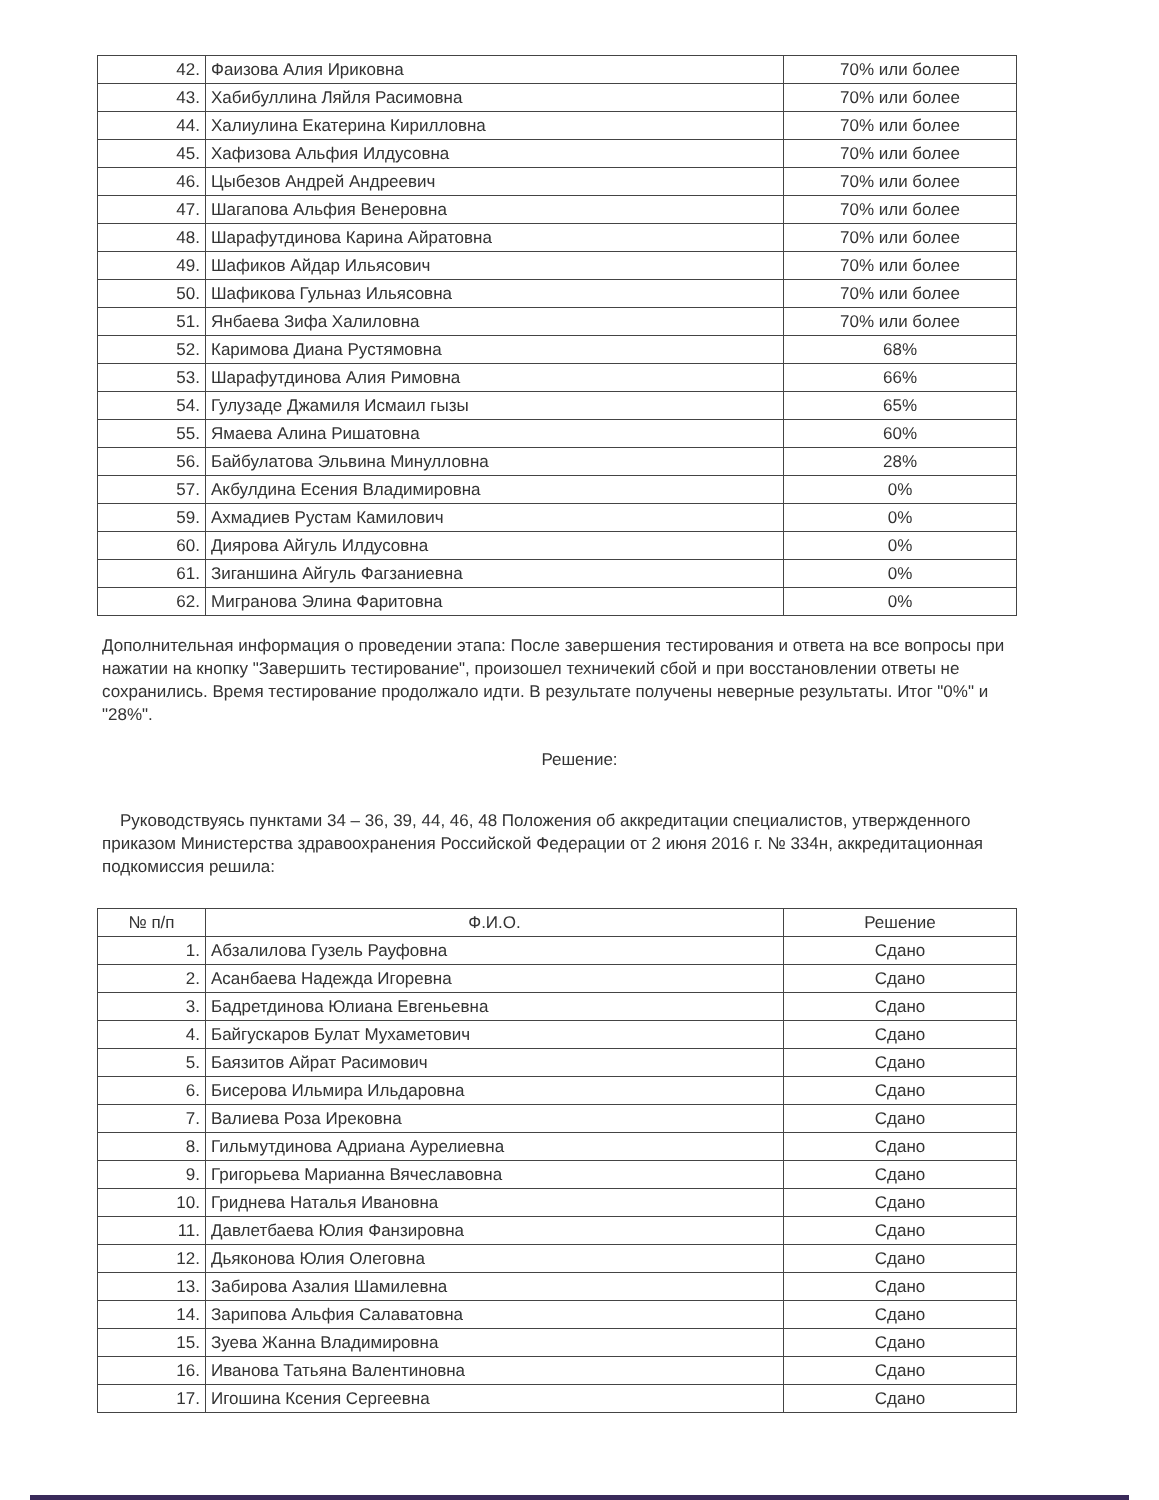| 42. | Фаизова Алия Ириковна | 70% или более |
| 43. | Хабибуллина Ляйля Расимовна | 70% или более |
| 44. | Халиулина Екатерина Кирилловна | 70% или более |
| 45. | Хафизова Альфия Илдусовна | 70% или более |
| 46. | Цыбезов Андрей Андреевич | 70% или более |
| 47. | Шагапова Альфия Венеровна | 70% или более |
| 48. | Шарафутдинова Карина Айратовна | 70% или более |
| 49. | Шафиков Айдар Ильясович | 70% или более |
| 50. | Шафикова Гульназ Ильясовна | 70% или более |
| 51. | Янбаева Зифа Халиловна | 70% или более |
| 52. | Каримова Диана Рустямовна | 68% |
| 53. | Шарафутдинова Алия Римовна | 66% |
| 54. | Гулузаде Джамиля Исмаил гызы | 65% |
| 55. | Ямаева Алина Ришатовна | 60% |
| 56. | Байбулатова Эльвина Минулловна | 28% |
| 57. | Акбулдина Есения Владимировна | 0% |
| 59. | Ахмадиев Рустам Камилович | 0% |
| 60. | Диярова Айгуль Илдусовна | 0% |
| 61. | Зиганшина Айгуль Фагзаниевна | 0% |
| 62. | Мигранова Элина Фаритовна | 0% |
Дополнительная информация о проведении этапа: После завершения тестирования и ответа на все вопросы при нажатии на кнопку "Завершить тестирование", произошел техничекий сбой и при восстановлении ответы не сохранились. Время тестирование продолжало идти. В результате получены неверные результаты. Итог "0%" и "28%".
Решение:
Руководствуясь пунктами 34 – 36, 39, 44, 46, 48 Положения об аккредитации специалистов, утвержденного приказом Министерства здравоохранения Российской Федерации от 2 июня 2016 г. № 334н, аккредитационная подкомиссия решила:
| № п/п | Ф.И.О. | Решение |
| --- | --- | --- |
| 1. | Абзалилова Гузель Рауфовна | Сдано |
| 2. | Асанбаева Надежда Игоревна | Сдано |
| 3. | Бадретдинова Юлиана Евгеньевна | Сдано |
| 4. | Байгускаров Булат Мухаметович | Сдано |
| 5. | Баязитов Айрат Расимович | Сдано |
| 6. | Бисерова Ильмира Ильдаровна | Сдано |
| 7. | Валиева Роза Ирековна | Сдано |
| 8. | Гильмутдинова Адриана Аурелиевна | Сдано |
| 9. | Григорьева Марианна Вячеславовна | Сдано |
| 10. | Гриднева Наталья Ивановна | Сдано |
| 11. | Давлетбаева Юлия Фанзировна | Сдано |
| 12. | Дьяконова Юлия Олеговна | Сдано |
| 13. | Забирова Азалия Шамилевна | Сдано |
| 14. | Зарипова Альфия Салаватовна | Сдано |
| 15. | Зуева Жанна Владимировна | Сдано |
| 16. | Иванова Татьяна Валентиновна | Сдано |
| 17. | Игошина Ксения Сергеевна | Сдано |